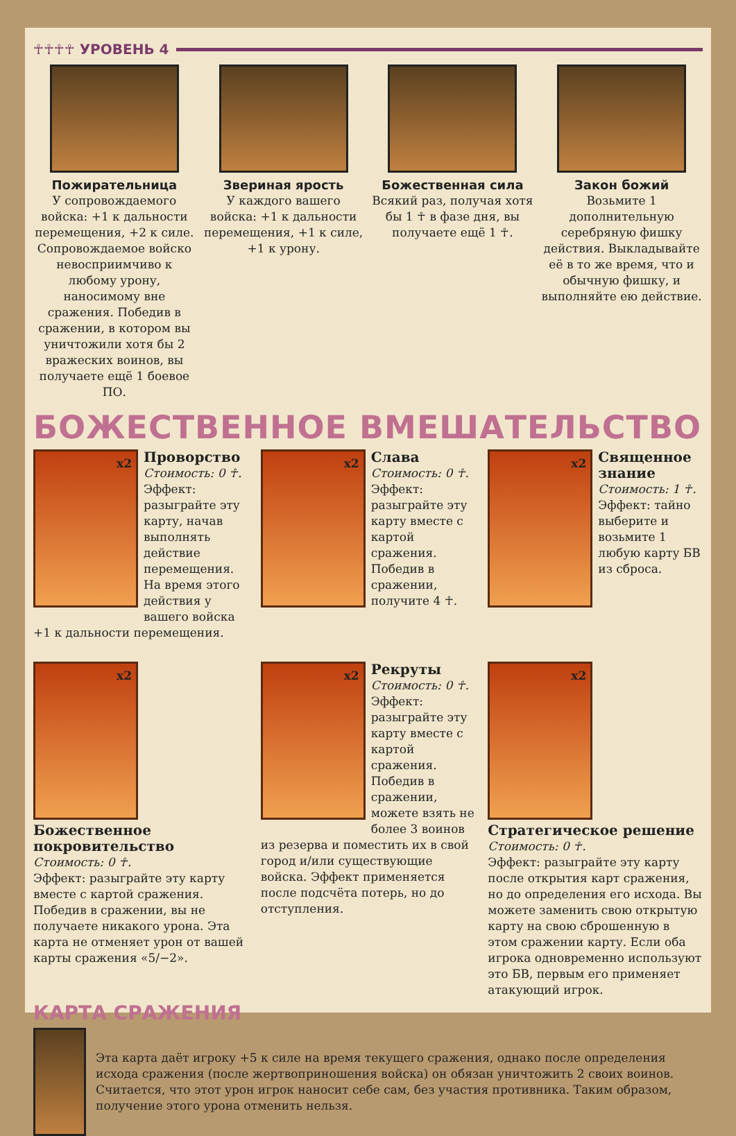☥☥☥☥ УРОВЕНЬ 4
Пожирательница
У сопровождаемого войска: +1 к дальности перемещения, +2 к силе. Сопровождаемое войско невосприимчиво к любому урону, наносимому вне сражения. Победив в сражении, в котором вы уничтожили хотя бы 2 вражеских воинов, вы получаете ещё 1 боевое ПО.
Звериная ярость
У каждого вашего войска: +1 к дальности перемещения, +1 к силе, +1 к урону.
Божественная сила
Всякий раз, получая хотя бы 1 ☥ в фазе дня, вы получаете ещё 1 ☥.
Закон божий
Возьмите 1 дополнительную серебряную фишку действия. Выкладывайте её в то же время, что и обычную фишку, и выполняйте ею действие.
БОЖЕСТВЕННОЕ ВМЕШАТЕЛЬСТВО
x2
Проворство
Стоимость: 0 ☥.
Эффект: разыграйте эту карту, начав выполнять действие перемещения. На время этого действия у вашего войска +1 к дальности перемещения.
x2
Слава
Стоимость: 0 ☥.
Эффект: разыграйте эту карту вместе с картой сражения. Победив в сражении, получите 4 ☥.
x2
Священное знание
Стоимость: 1 ☥.
Эффект: тайно выберите и возьмите 1 любую карту БВ из сброса.
x2
Божественное покровительство
Стоимость: 0 ☥.
Эффект: разыграйте эту карту вместе с картой сражения. Победив в сражении, вы не получаете никакого урона. Эта карта не отменяет урон от вашей карты сражения «5/−2».
x2
Рекруты
Стоимость: 0 ☥.
Эффект: разыграйте эту карту вместе с картой сражения. Победив в сражении, можете взять не более 3 воинов из резерва и поместить их в свой город и/или существующие войска. Эффект применяется после подсчёта потерь, но до отступления.
x2
Стратегическое решение
Стоимость: 0 ☥.
Эффект: разыграйте эту карту после открытия карт сражения, но до определения его исхода. Вы можете заменить свою открытую карту на свою сброшенную в этом сражении карту. Если оба игрока одновременно используют это БВ, первым его применяет атакующий игрок.
КАРТА СРАЖЕНИЯ
Эта карта даёт игроку +5 к силе на время текущего сражения, однако после определения исхода сражения (после жертвоприношения войска) он обязан уничтожить 2 своих воинов. Считается, что этот урон игрок наносит себе сам, без участия противника. Таким образом, получение этого урона отменить нельзя.